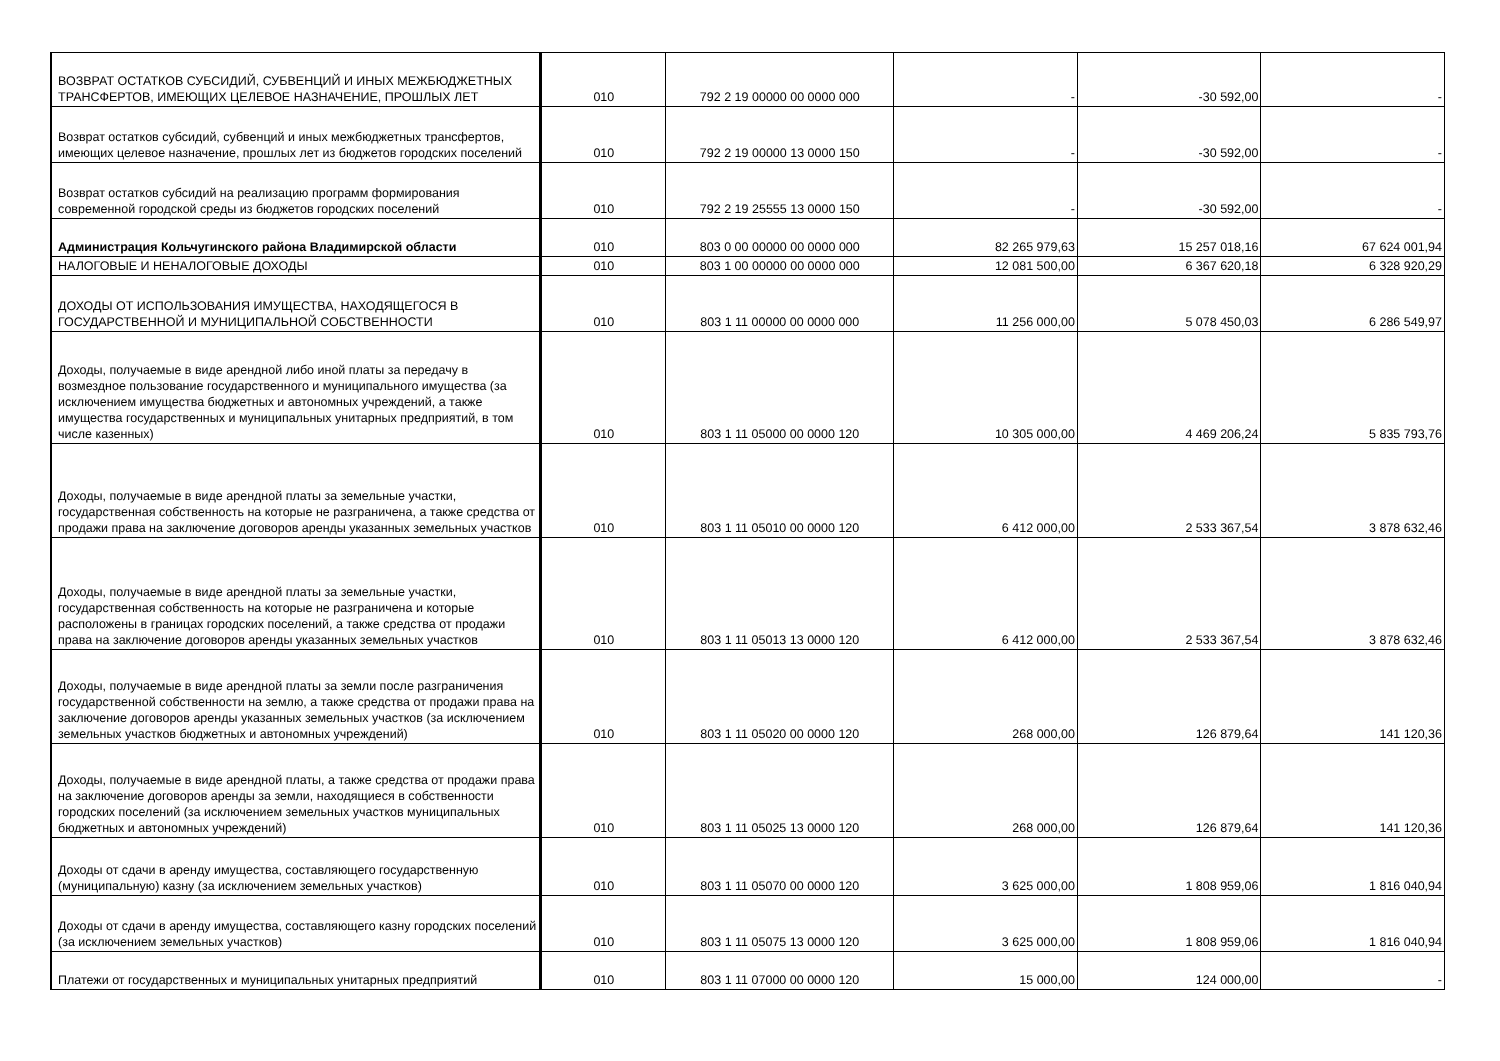| ВОЗВРАТ ОСТАТКОВ СУБСИДИЙ, СУБВЕНЦИЙ И ИНЫХ МЕЖБЮДЖЕТНЫХ ТРАНСФЕРТОВ, ИМЕЮЩИХ ЦЕЛЕВОЕ НАЗНАЧЕНИЕ, ПРОШЛЫХ ЛЕТ | 010 | 792 2 19 00000 00 0000 000 | - | -30 592,00 | - |
| Возврат остатков субсидий, субвенций и иных межбюджетных трансфертов, имеющих целевое назначение, прошлых лет из бюджетов городских поселений | 010 | 792 2 19 00000 13 0000 150 | - | -30 592,00 | - |
| Возврат остатков субсидий на реализацию программ формирования современной городской среды из бюджетов городских поселений | 010 | 792 2 19 25555 13 0000 150 | - | -30 592,00 | - |
| Администрация Кольчугинского района Владимирской области | 010 | 803 0 00 00000 00 0000 000 | 82 265 979,63 | 15 257 018,16 | 67 624 001,94 |
| НАЛОГОВЫЕ И НЕНАЛОГОВЫЕ ДОХОДЫ | 010 | 803 1 00 00000 00 0000 000 | 12 081 500,00 | 6 367 620,18 | 6 328 920,29 |
| ДОХОДЫ ОТ ИСПОЛЬЗОВАНИЯ ИМУЩЕСТВА, НАХОДЯЩЕГОСЯ В ГОСУДАРСТВЕННОЙ И МУНИЦИПАЛЬНОЙ СОБСТВЕННОСТИ | 010 | 803 1 11 00000 00 0000 000 | 11 256 000,00 | 5 078 450,03 | 6 286 549,97 |
| Доходы, получаемые в виде арендной либо иной платы за передачу в возмездное пользование государственного и муниципального имущества (за исключением имущества бюджетных и автономных учреждений, а также имущества государственных и муниципальных унитарных предприятий, в том числе казенных) | 010 | 803 1 11 05000 00 0000 120 | 10 305 000,00 | 4 469 206,24 | 5 835 793,76 |
| Доходы, получаемые в виде арендной платы за земельные участки, государственная собственность на которые не разграничена, а также средства от продажи права на заключение договоров аренды указанных земельных участков | 010 | 803 1 11 05010 00 0000 120 | 6 412 000,00 | 2 533 367,54 | 3 878 632,46 |
| Доходы, получаемые в виде арендной платы за земельные участки, государственная собственность на которые не разграничена и которые расположены в границах городских поселений, а также средства от продажи права на заключение договоров аренды указанных земельных участков | 010 | 803 1 11 05013 13 0000 120 | 6 412 000,00 | 2 533 367,54 | 3 878 632,46 |
| Доходы, получаемые в виде арендной платы за земли после разграничения государственной собственности на землю, а также средства от продажи права на заключение договоров аренды указанных земельных участков (за исключением земельных участков бюджетных и автономных учреждений) | 010 | 803 1 11 05020 00 0000 120 | 268 000,00 | 126 879,64 | 141 120,36 |
| Доходы, получаемые в виде арендной платы, а также средства от продажи права на заключение договоров аренды за земли, находящиеся в собственности городских поселений (за исключением земельных участков муниципальных бюджетных и автономных учреждений) | 010 | 803 1 11 05025 13 0000 120 | 268 000,00 | 126 879,64 | 141 120,36 |
| Доходы от сдачи в аренду имущества, составляющего государственную (муниципальную) казну (за исключением земельных участков) | 010 | 803 1 11 05070 00 0000 120 | 3 625 000,00 | 1 808 959,06 | 1 816 040,94 |
| Доходы от сдачи в аренду имущества, составляющего казну городских поселений (за исключением земельных участков) | 010 | 803 1 11 05075 13 0000 120 | 3 625 000,00 | 1 808 959,06 | 1 816 040,94 |
| Платежи от государственных и муниципальных унитарных предприятий | 010 | 803 1 11 07000 00 0000 120 | 15 000,00 | 124 000,00 | - |